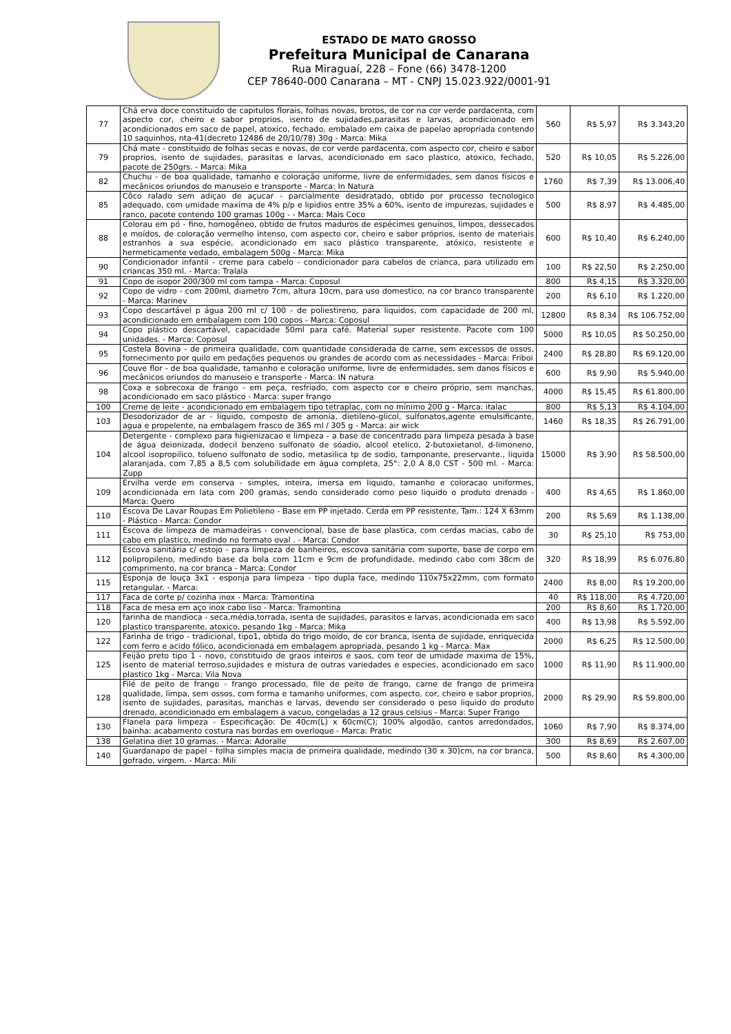ESTADO DE MATO GROSSO
Prefeitura Municipal de Canarana
Rua Miraguaí, 228 – Fone (66) 3478-1200
CEP 78640-000 Canarana – MT - CNPJ 15.023.922/0001-91
| 77 | Chá erva doce constituido de capitulos florais, folhas novas, brotos, de cor na cor verde pardacenta, com aspecto cor, cheiro e sabor proprios, isento de sujidades,parasitas e larvas, acondicionado em acondicionados em saco de papel, atoxico, fechado, embalado em caixa de papelao apropriada contendo 10 saquinhos, nta-41(decreto 12486 de 20/10/78) 30g - Marca: Mika | 560 | R$ 5,97 | R$ 3.343,20 |
| 79 | Chá mate - constituido de folhas secas e novas, de cor verde pardacenta, com aspecto cor, cheiro e sabor proprios, isento de sujidades, parasitas e larvas, acondicionado em saco plastico, atoxico, fechado, pacote de 250grs. - Marca: Mika | 520 | R$ 10,05 | R$ 5.226,00 |
| 82 | Chuchu - de boa qualidade, tamanho e coloração uniforme, livre de enfermidades, sem danos físicos e mecânicos oriundos do manuseio e transporte - Marca: In Natura | 1760 | R$ 7,39 | R$ 13.006,40 |
| 85 | Côco ralado sem adiçao de açucar - parcialmente desidratado, obtido por processo tecnologico adequado, com umidade maxima de 4% p/p e lipidios entre 35% a 60%, isento de impurezas, sujidades e ranco, pacote contendo 100 gramas 100g - - Marca: Mais Coco | 500 | R$ 8,97 | R$ 4.485,00 |
| 88 | Colorau em pó - fino, homogêneo, obtido de frutos maduros de espécimes genuínos, limpos, dessecados e moídos, de coloração vermelho intenso, com aspecto cor, cheiro e sabor próprios, isento de materiais estranhos a sua espécie, acondicionado em saco plástico transparente, atóxico, resistente e hermeticamente vedado, embalagem 500g - Marca: Mika | 600 | R$ 10,40 | R$ 6.240,00 |
| 90 | Condicionador infantil - creme para cabelo - condicionador para cabelos de crianca, para utilizado em criancas 350 ml. - Marca: Tralala | 100 | R$ 22,50 | R$ 2.250,00 |
| 91 | Copo de isopor 200/300 ml com tampa - Marca: Coposul | 800 | R$ 4,15 | R$ 3.320,00 |
| 92 | Copo de vidro - com 200ml, diametro 7cm, altura 10cm, para uso domestico, na cor branco transparente - Marca: Marinev | 200 | R$ 6,10 | R$ 1.220,00 |
| 93 | Copo descartável p água 200 ml c/ 100 - de poliestireno, para liquidos, com capacidade de 200 ml, acondicionado em embalagem com 100 copos - Marca: Coposul | 12800 | R$ 8,34 | R$ 106.752,00 |
| 94 | Copo plástico descartável, capacidade 50ml para café. Material super resistente. Pacote com 100 unidades. - Marca: Coposul | 5000 | R$ 10,05 | R$ 50.250,00 |
| 95 | Costela Bovina - de primeira qualidade, com quantidade considerada de carne, sem excessos de ossos, fornecimento por quilo em pedações pequenos ou grandes de acordo com as necessidades - Marca: Friboi | 2400 | R$ 28,80 | R$ 69.120,00 |
| 96 | Couve flor - de boa qualidade, tamanho e coloração uniforme, livre de enfermidades, sem danos físicos e mecânicos oriundos do manuseio e transporte - Marca: IN natura | 600 | R$ 9,90 | R$ 5.940,00 |
| 98 | Coxa e sobrecoxa de frango - em peça, resfriado, com aspecto cor e cheiro próprio, sem manchas, acondicionado em saco plástico - Marca: super frango | 4000 | R$ 15,45 | R$ 61.800,00 |
| 100 | Creme de leite - acondicionado em embalagem tipo tetraplac, com no mínimo 200 g - Marca: italac | 800 | R$ 5,13 | R$ 4.104,00 |
| 103 | Desodorizador de ar - liquido, composto de amonia, dietileno-glicol, sulfonatos,agente emulsificante, agua e propelente, na embalagem frasco de 365 ml / 305 g - Marca: air wick | 1460 | R$ 18,35 | R$ 26.791,00 |
| 104 | Detergente - complexo para higienizacao e limpeza - a base de concentrado para limpeza pesada à base de água deionizada, dodecil benzeno sulfonato de sóadio, alcool etelico, 2-butoxietanol, d-limoneno, alcool isopropilico, tolueno sulfonato de sodio, metasilica tp de sodio, tamponante, preservante., liquida alaranjada, com 7,85 a 8,5 com solubilidade em água completa, 25°: 2,0 A 8,0 CST - 500 ml. - Marca: Zupp | 15000 | R$ 3,90 | R$ 58.500,00 |
| 109 | Ervilha verde em conserva - simples, inteira, imersa em liquido, tamanho e coloracao uniformes, acondicionada em lata com 200 gramas, sendo considerado como peso liquido o produto drenado - Marca: Quero | 400 | R$ 4,65 | R$ 1.860,00 |
| 110 | Escova De Lavar Roupas Em Polietileno - Base em PP injetado. Cerda em PP resistente, Tam.: 124 X 63mm - Plástico - Marca: Condor | 200 | R$ 5,69 | R$ 1.138,00 |
| 111 | Escova de limpeza de mamadeiras - convencional, base de base plastica, com cerdas macias, cabo de cabo em plastico, medindo no formato oval . - Marca: Condor | 30 | R$ 25,10 | R$ 753,00 |
| 112 | Escova sanitária c/ estojo - para limpeza de banheiros, escova sanitária com suporte, base de corpo em polipropileno, medindo base da bola com 11cm e 9cm de profundidade, medindo cabo com 38cm de comprimento, na cor branca - Marca: Condor | 320 | R$ 18,99 | R$ 6.076,80 |
| 115 | Esponja de louça 3x1 - esponja para limpeza - tipo dupla face, medindo 110x75x22mm, com formato retangular. - Marca: | 2400 | R$ 8,00 | R$ 19.200,00 |
| 117 | Faca de corte p/ cozinha inox - Marca: Tramontina | 40 | R$ 118,00 | R$ 4.720,00 |
| 118 | Faca de mesa em aço inox cabo liso - Marca: Tramontina | 200 | R$ 8,60 | R$ 1.720,00 |
| 120 | farinha de mandioca - seca,média,torrada, isenta de sujidades, parasitos e larvas, acondicionada em saco plastico transparente, atoxico, pesando 1kg - Marca: Mika | 400 | R$ 13,98 | R$ 5.592,00 |
| 122 | Farinha de trigo - tradicional, tipo1, obtida do trigo moído, de cor branca, isenta de sujidade, enriquecida com ferro e acido fólico, acondicionada em embalagem apropriada, pesando 1 kg - Marca: Max | 2000 | R$ 6,25 | R$ 12.500,00 |
| 125 | Feijão preto tipo 1 - novo, constituido de graos inteiros e saos, com teor de umidade maxima de 15%, isento de material terroso,sujidades e mistura de outras variedades e especies, acondicionado em saco plastico 1kg - Marca: Vila Nova | 1000 | R$ 11,90 | R$ 11.900,00 |
| 128 | Filé de peito de frango - frango processado, file de peito de frango, carne de frango de primeira qualidade, limpa, sem ossos, com forma e tamanho uniformes, com aspecto, cor, cheiro e sabor proprios, isento de sujidades, parasitas, manchas e larvas, devendo ser considerado o peso liquido do produto drenado, acondicionado em embalagem a vacuo, congeladas a 12 graus celsius - Marca: Super Frango | 2000 | R$ 29,90 | R$ 59.800,00 |
| 130 | Flanela para limpeza - Especificação: De 40cm(L) x 60cm(C); 100% algodão, cantos arredondados, bainha: acabamento costura nas bordas em overloque - Marca: Pratic | 1060 | R$ 7,90 | R$ 8.374,00 |
| 138 | Gelatina diet 10 gramas. - Marca: Adoralle | 300 | R$ 8,69 | R$ 2.607,00 |
| 140 | Guardanapo de papel - folha simples macia de primeira qualidade, medindo (30 x 30)cm, na cor branca, gofrado, virgem. - Marca: Mili | 500 | R$ 8,60 | R$ 4.300,00 |